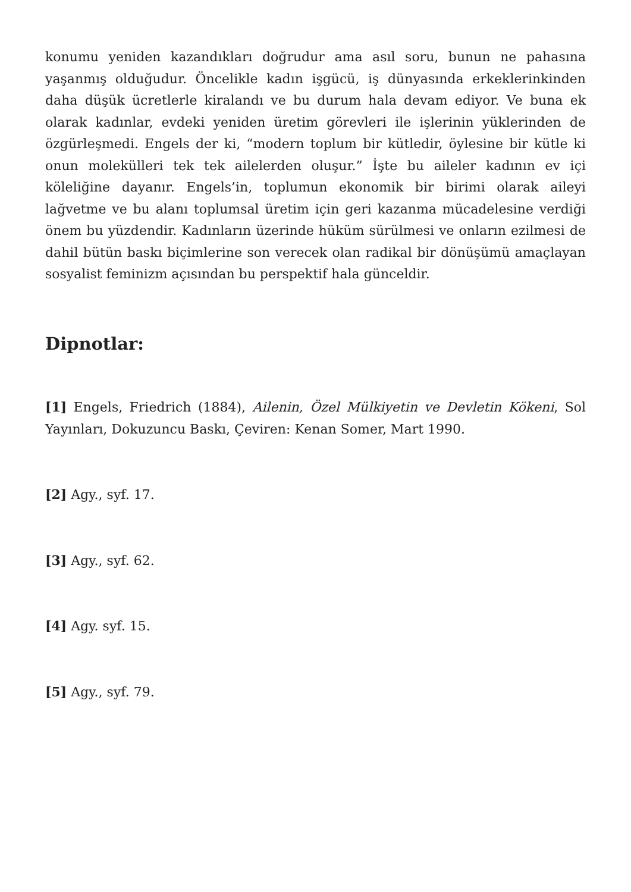konumu yeniden kazandıkları doğrudur ama asıl soru, bunun ne pahasına yaşanmış olduğudur. Öncelikle kadın işgücü, iş dünyasında erkeklerinkinden daha düşük ücretlerle kiralandı ve bu durum hala devam ediyor. Ve buna ek olarak kadınlar, evdeki yeniden üretim görevleri ile işlerinin yüklerinden de özgürleşmedi. Engels der ki, “modern toplum bir kütledir, öylesine bir kütle ki onun molekülleri tek tek ailelerden oluşur.” İşte bu aileler kadının ev içi köleliğine dayanır. Engels’in, toplumun ekonomik bir birimi olarak aileyi lağvetme ve bu alanı toplumsal üretim için geri kazanma mücadelesine verdiği önem bu yüzdendir. Kadınların üzerinde hüküm sürülmesi ve onların ezilmesi de dahil bütün baskı biçimlerine son verecek olan radikal bir dönüşümü amaçlayan sosyalist feminizm açısından bu perspektif hala günceldir.
Dipnotlar:
[1] Engels, Friedrich (1884), Ailenin, Özel Mülkiyetin ve Devletin Kökeni, Sol Yayınları, Dokuzuncu Baskı, Çeviren: Kenan Somer, Mart 1990.
[2] Agy., syf. 17.
[3] Agy., syf. 62.
[4] Agy. syf. 15.
[5] Agy., syf. 79.